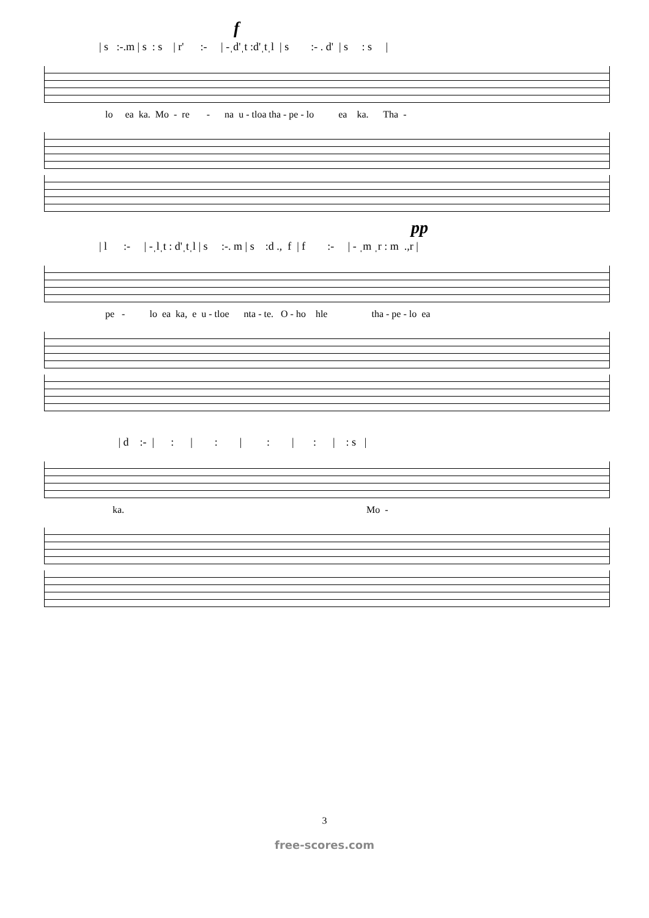f
| s :-.m | s : s | r' :- | -ˌd'ˌt :d'ˌtˌl | s :- . d' | s : s |
lo ea ka. Mo - re - na u - tloa tha - pe - lo ea ka. Tha -
pp
| l :- | -ˌlˌt : d'ˌtˌl | s :-. m | s :d ., f | f :- | - ˌm ˌr : m .,r |
pe - lo ea ka, e u - tloe nta - te. O - ho hle tha - pe - lo ea
| d :- | : | : | : | : | : s |
ka. Mo -
3
free-scores.com